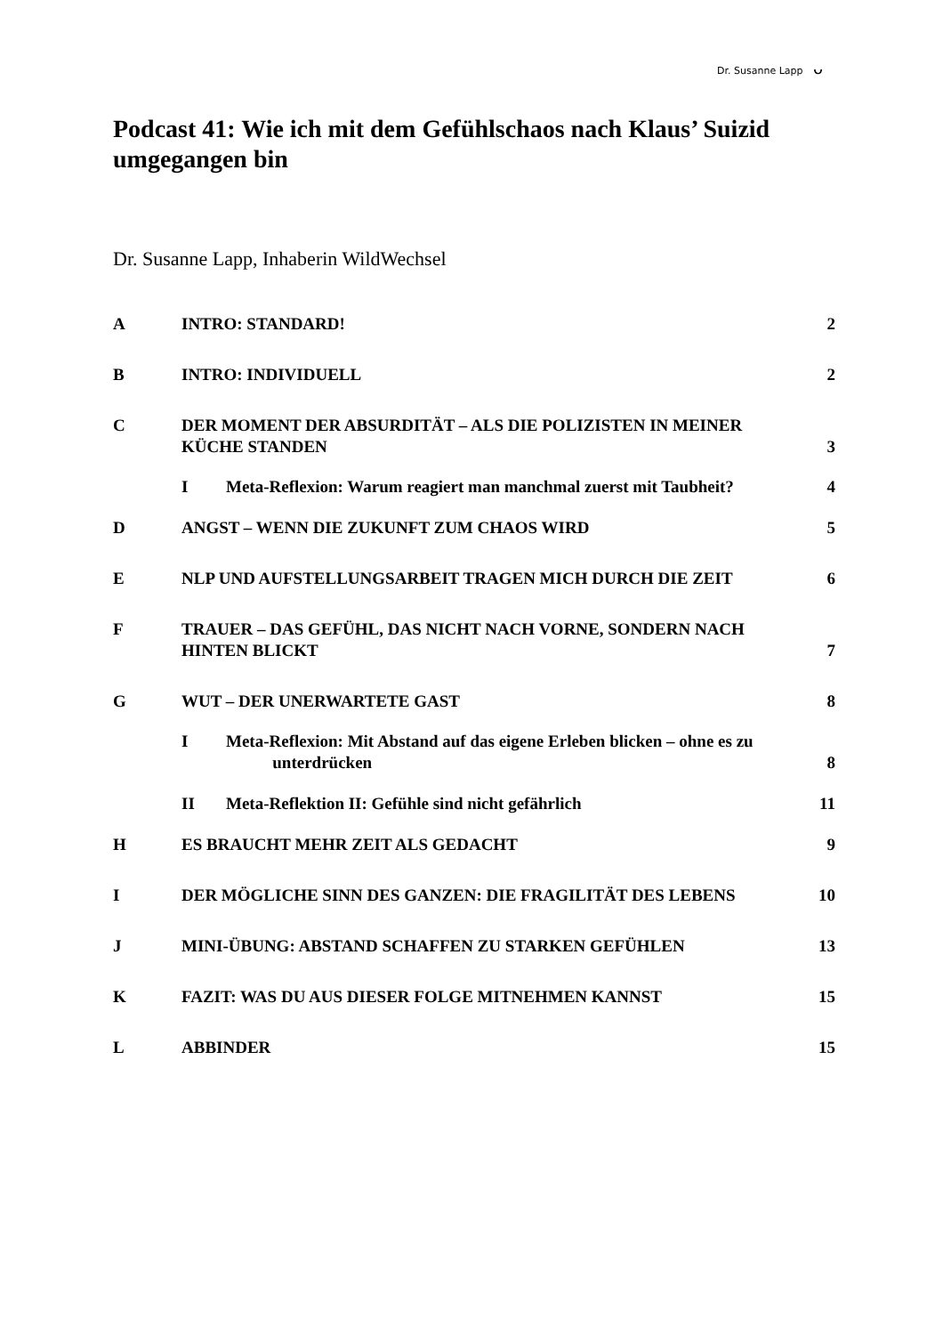Dr. Susanne Lapp ᴗ
Podcast 41: Wie ich mit dem Gefühlschaos nach Klaus’ Suizid umgegangen bin
Dr. Susanne Lapp, Inhaberin WildWechsel
A INTRO: STANDARD! 2
B INTRO: INDIVIDUELL 2
C DER MOMENT DER ABSURDITÄT – ALS DIE POLIZISTEN IN MEINER KÜCHE STANDEN
3
I Meta-Reflexion: Warum reagiert man manchmal zuerst mit Taubheit?
4
D ANGST – WENN DIE ZUKUNFT ZUM CHAOS WIRD
5
E NLP UND AUFSTELLUNGSARBEIT TRAGEN MICH DURCH DIE ZEIT
6
F TRAUER – DAS GEFÜHL, DAS NICHT NACH VORNE, SONDERN NACH HINTEN BLICKT
7
G WUT – DER UNERWARTETE GAST 8
I Meta-Reflexion: Mit Abstand auf das eigene Erleben blicken – ohne es zu
unterdrücken
8
II Meta-Reflektion II: Gefühle sind nicht gefährlich
11
H ES BRAUCHT MEHR ZEIT ALS GEDACHT
9
I DER MÖGLICHE SINN DES GANZEN: DIE FRAGILITÄT DES LEBENS
10
J MINI-ÜBUNG: ABSTAND SCHAFFEN ZU STARKEN GEFÜHLEN
13
K FAZIT: WAS DU AUS DIESER FOLGE MITNEHMEN KANNST
15
L ABBINDER 15